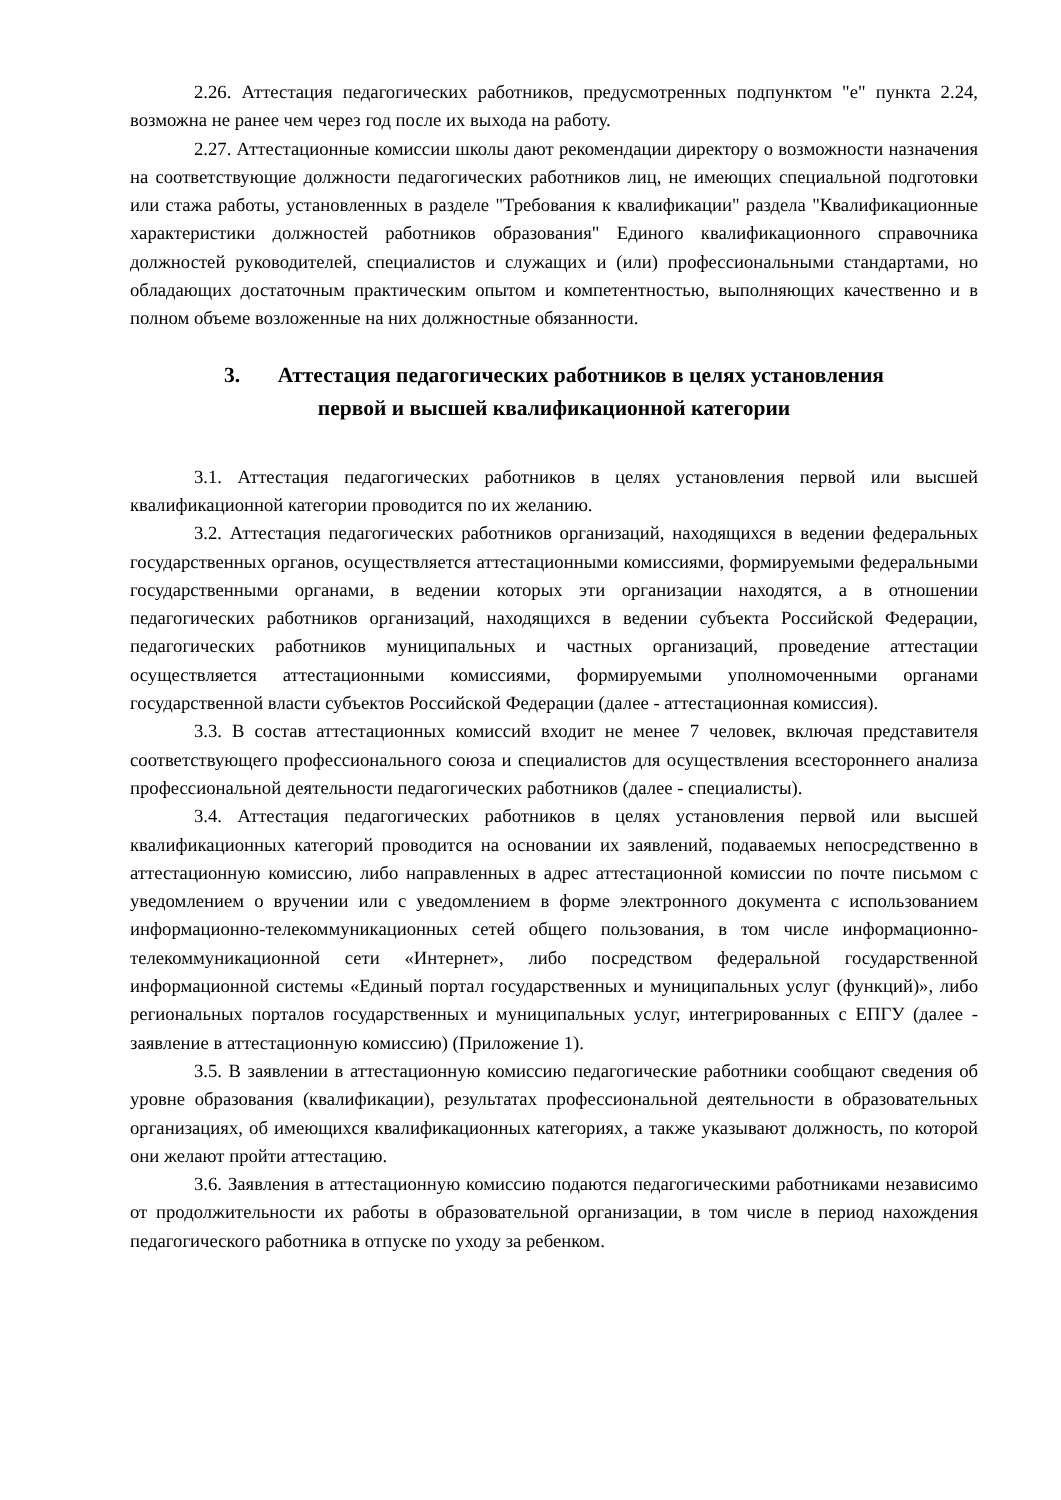2.26. Аттестация педагогических работников, предусмотренных подпунктом "е" пункта 2.24, возможна не ранее чем через год после их выхода на работу.
2.27. Аттестационные комиссии школы дают рекомендации директору о возможности назначения на соответствующие должности педагогических работников лиц, не имеющих специальной подготовки или стажа работы, установленных в разделе "Требования к квалификации" раздела "Квалификационные характеристики должностей работников образования" Единого квалификационного справочника должностей руководителей, специалистов и служащих и (или) профессиональными стандартами, но обладающих достаточным практическим опытом и компетентностью, выполняющих качественно и в полном объеме возложенные на них должностные обязанности.
3. Аттестация педагогических работников в целях установления
первой и высшей квалификационной категории
3.1. Аттестация педагогических работников в целях установления первой или высшей квалификационной категории проводится по их желанию.
3.2. Аттестация педагогических работников организаций, находящихся в ведении федеральных государственных органов, осуществляется аттестационными комиссиями, формируемыми федеральными государственными органами, в ведении которых эти организации находятся, а в отношении педагогических работников организаций, находящихся в ведении субъекта Российской Федерации, педагогических работников муниципальных и частных организаций, проведение аттестации осуществляется аттестационными комиссиями, формируемыми уполномоченными органами государственной власти субъектов Российской Федерации (далее - аттестационная комиссия).
3.3. В состав аттестационных комиссий входит не менее 7 человек, включая представителя соответствующего профессионального союза и специалистов для осуществления всестороннего анализа профессиональной деятельности педагогических работников (далее - специалисты).
3.4. Аттестация педагогических работников в целях установления первой или высшей квалификационных категорий проводится на основании их заявлений, подаваемых непосредственно в аттестационную комиссию, либо направленных в адрес аттестационной комиссии по почте письмом с уведомлением о вручении или с уведомлением в форме электронного документа с использованием информационно-телекоммуникационных сетей общего пользования, в том числе информационно-телекоммуникационной сети «Интернет», либо посредством федеральной государственной информационной системы «Единый портал государственных и муниципальных услуг (функций)», либо региональных порталов государственных и муниципальных услуг, интегрированных с ЕПГУ (далее - заявление в аттестационную комиссию) (Приложение 1).
3.5. В заявлении в аттестационную комиссию педагогические работники сообщают сведения об уровне образования (квалификации), результатах профессиональной деятельности в образовательных организациях, об имеющихся квалификационных категориях, а также указывают должность, по которой они желают пройти аттестацию.
3.6. Заявления в аттестационную комиссию подаются педагогическими работниками независимо от продолжительности их работы в образовательной организации, в том числе в период нахождения педагогического работника в отпуске по уходу за ребенком.